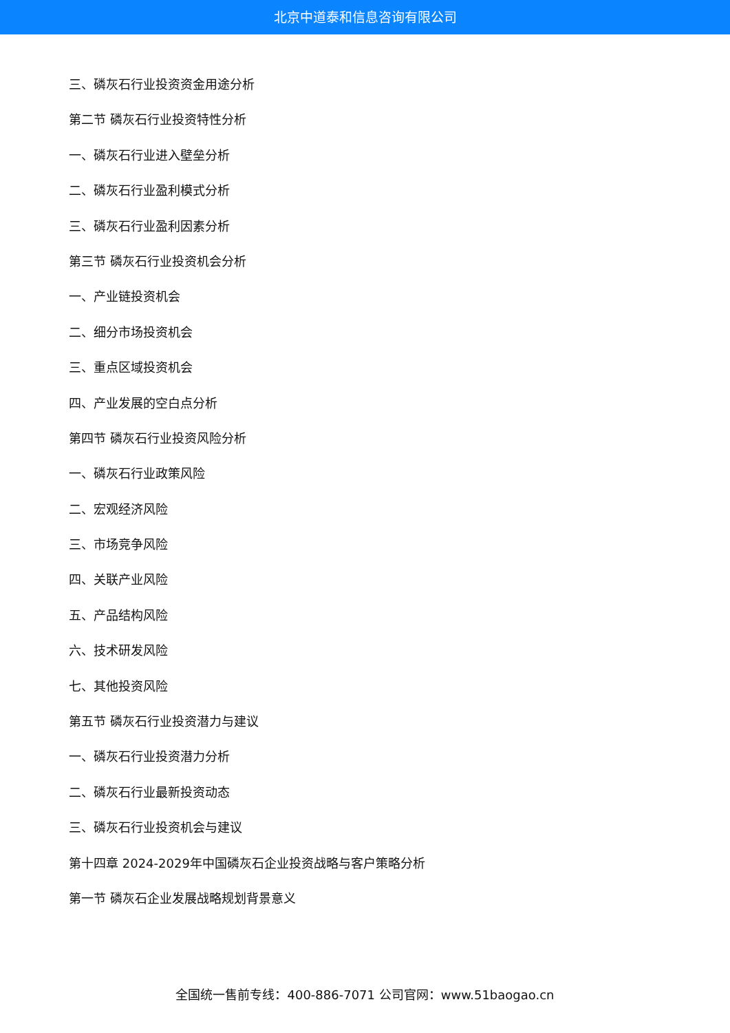北京中道泰和信息咨询有限公司
三、磷灰石行业投资资金用途分析
第二节 磷灰石行业投资特性分析
一、磷灰石行业进入壁垒分析
二、磷灰石行业盈利模式分析
三、磷灰石行业盈利因素分析
第三节 磷灰石行业投资机会分析
一、产业链投资机会
二、细分市场投资机会
三、重点区域投资机会
四、产业发展的空白点分析
第四节 磷灰石行业投资风险分析
一、磷灰石行业政策风险
二、宏观经济风险
三、市场竞争风险
四、关联产业风险
五、产品结构风险
六、技术研发风险
七、其他投资风险
第五节 磷灰石行业投资潜力与建议
一、磷灰石行业投资潜力分析
二、磷灰石行业最新投资动态
三、磷灰石行业投资机会与建议
第十四章 2024-2029年中国磷灰石企业投资战略与客户策略分析
第一节 磷灰石企业发展战略规划背景意义
全国统一售前专线：400-886-7071 公司官网：www.51baogao.cn